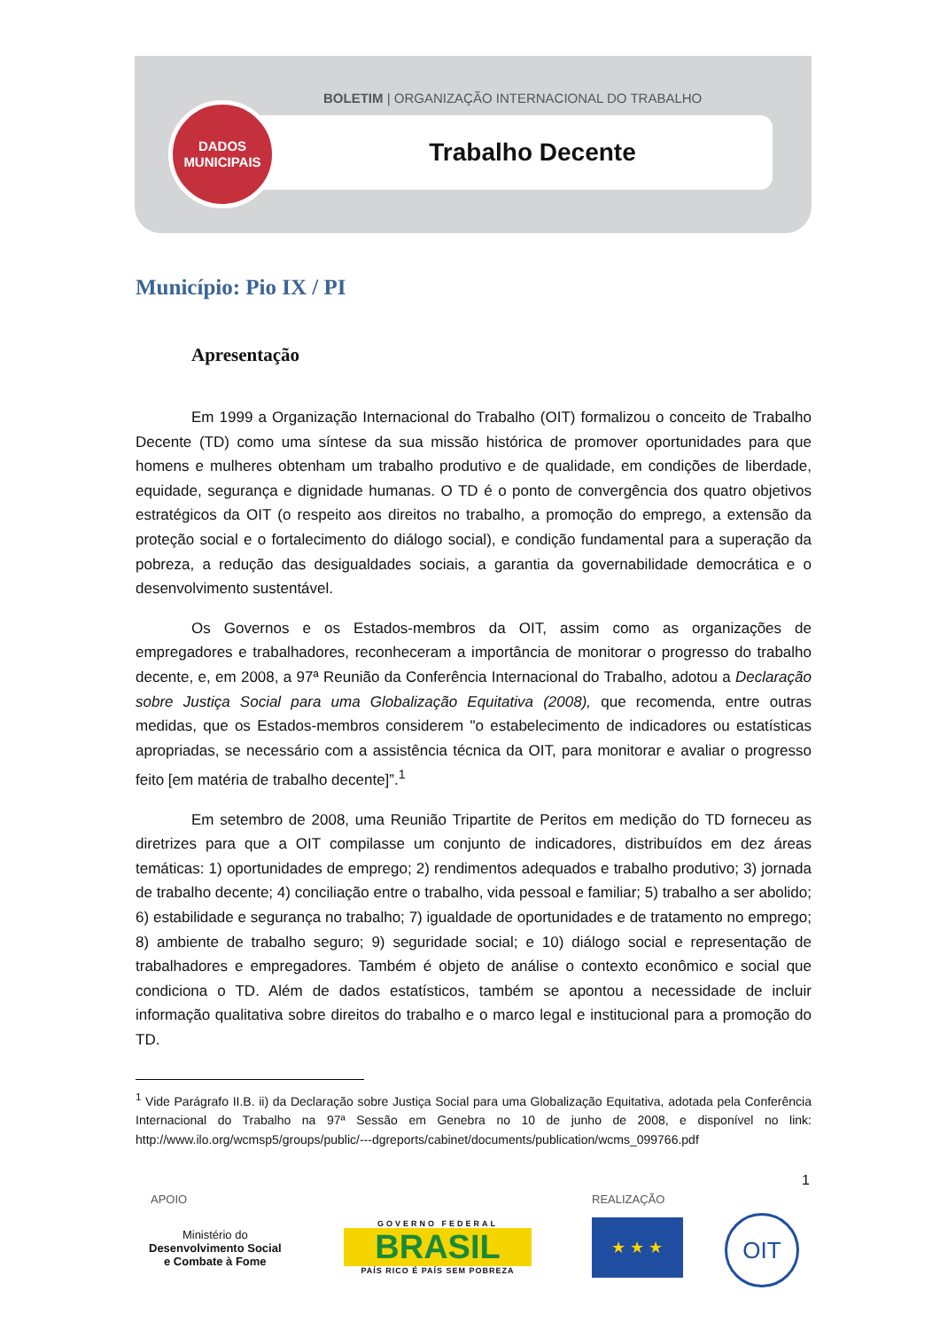BOLETIM | ORGANIZAÇÃO INTERNACIONAL DO TRABALHO
Trabalho Decente
DADOS
MUNICIPAIS
Município: Pio IX / PI
Apresentação
Em 1999 a Organização Internacional do Trabalho (OIT) formalizou o conceito de Trabalho Decente (TD) como uma síntese da sua missão histórica de promover oportunidades para que homens e mulheres obtenham um trabalho produtivo e de qualidade, em condições de liberdade, equidade, segurança e dignidade humanas. O TD é o ponto de convergência dos quatro objetivos estratégicos da OIT (o respeito aos direitos no trabalho, a promoção do emprego, a extensão da proteção social e o fortalecimento do diálogo social), e condição fundamental para a superação da pobreza, a redução das desigualdades sociais, a garantia da governabilidade democrática e o desenvolvimento sustentável.
Os Governos e os Estados-membros da OIT, assim como as organizações de empregadores e trabalhadores, reconheceram a importância de monitorar o progresso do trabalho decente, e, em 2008, a 97ª Reunião da Conferência Internacional do Trabalho, adotou a Declaração sobre Justiça Social para uma Globalização Equitativa (2008), que recomenda, entre outras medidas, que os Estados-membros considerem "o estabelecimento de indicadores ou estatísticas apropriadas, se necessário com a assistência técnica da OIT, para monitorar e avaliar o progresso feito [em matéria de trabalho decente]”.<sup>1</sup>
Em setembro de 2008, uma Reunião Tripartite de Peritos em medição do TD forneceu as diretrizes para que a OIT compilasse um conjunto de indicadores, distribuídos em dez áreas temáticas: 1) oportunidades de emprego; 2) rendimentos adequados e trabalho produtivo; 3) jornada de trabalho decente; 4) conciliação entre o trabalho, vida pessoal e familiar; 5) trabalho a ser abolido; 6) estabilidade e segurança no trabalho; 7) igualdade de oportunidades e de tratamento no emprego; 8) ambiente de trabalho seguro; 9) seguridade social; e 10) diálogo social e representação de trabalhadores e empregadores. Também é objeto de análise o contexto econômico e social que condiciona o TD. Além de dados estatísticos, também se apontou a necessidade de incluir informação qualitativa sobre direitos do trabalho e o marco legal e institucional para a promoção do TD.
<sup>1</sup> Vide Parágrafo II.B. ii) da Declaração sobre Justiça Social para uma Globalização Equitativa, adotada pela Conferência Internacional do Trabalho na 97ª Sessão em Genebra no 10 de junho de 2008, e disponível no link: http://www.ilo.org/wcmsp5/groups/public/---dgreports/cabinet/documents/publication/wcms_099766.pdf
1
APOIO REALIZAÇÃO
Ministério do
Desenvolvimento Social
e Combate à Fome
GOVERNO FEDERAL
BRASIL
PAÍS RICO É PAÍS SEM POBREZA
★ ★ ★ OIT